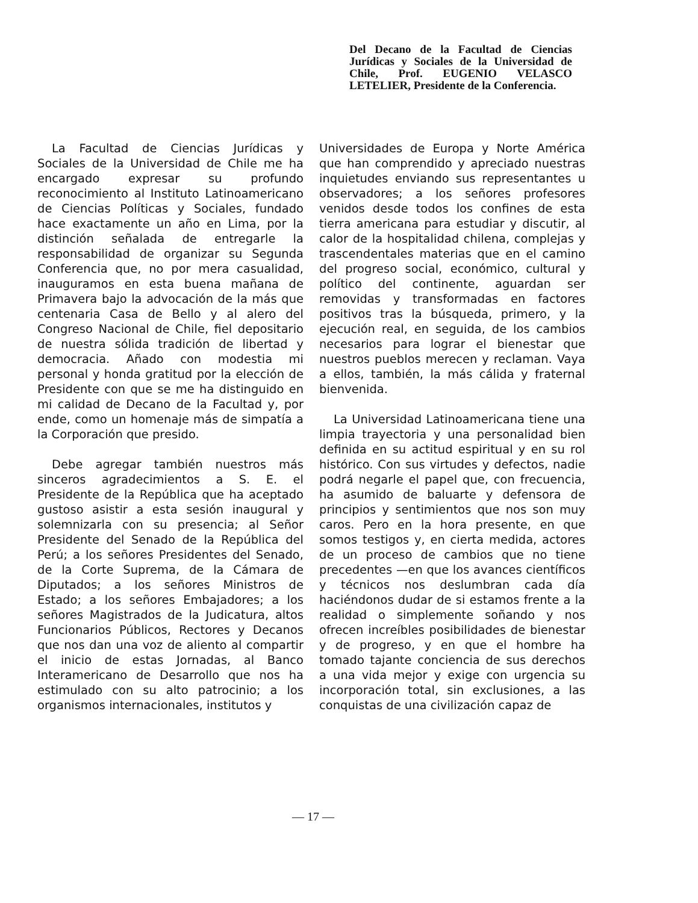Del Decano de la Facultad de Ciencias Jurídicas y Sociales de la Universidad de Chile, Prof. EUGENIO VELASCO LETELIER, Presidente de la Conferencia.
La Facultad de Ciencias Jurídicas y Sociales de la Universidad de Chile me ha encargado expresar su profundo reconocimiento al Instituto Latinoamericano de Ciencias Políticas y Sociales, fundado hace exactamente un año en Lima, por la distinción señalada de entregarle la responsabilidad de organizar su Segunda Conferencia que, no por mera casualidad, inauguramos en esta buena mañana de Primavera bajo la advocación de la más que centenaria Casa de Bello y al alero del Congreso Nacional de Chile, fiel depositario de nuestra sólida tradición de libertad y democracia. Añado con modestia mi personal y honda gratitud por la elección de Presidente con que se me ha distinguido en mi calidad de Decano de la Facultad y, por ende, como un homenaje más de simpatía a la Corporación que presido.
Debe agregar también nuestros más sinceros agradecimientos a S. E. el Presidente de la República que ha aceptado gustoso asistir a esta sesión inaugural y solemnizarla con su presencia; al Señor Presidente del Senado de la República del Perú; a los señores Presidentes del Senado, de la Corte Suprema, de la Cámara de Diputados; a los señores Ministros de Estado; a los señores Embajadores; a los señores Magistrados de la Judicatura, altos Funcionarios Públicos, Rectores y Decanos que nos dan una voz de aliento al compartir el inicio de estas Jornadas, al Banco Interamericano de Desarrollo que nos ha estimulado con su alto patrocinio; a los organismos internacionales, institutos y
Universidades de Europa y Norte América que han comprendido y apreciado nuestras inquietudes enviando sus representantes u observadores; a los señores profesores venidos desde todos los confines de esta tierra americana para estudiar y discutir, al calor de la hospitalidad chilena, complejas y trascendentales materias que en el camino del progreso social, económico, cultural y político del continente, aguardan ser removidas y transformadas en factores positivos tras la búsqueda, primero, y la ejecución real, en seguida, de los cambios necesarios para lograr el bienestar que nuestros pueblos merecen y reclaman. Vaya a ellos, también, la más cálida y fraternal bienvenida.
La Universidad Latinoamericana tiene una limpia trayectoria y una personalidad bien definida en su actitud espiritual y en su rol histórico. Con sus virtudes y defectos, nadie podrá negarle el papel que, con frecuencia, ha asumido de baluarte y defensora de principios y sentimientos que nos son muy caros. Pero en la hora presente, en que somos testigos y, en cierta medida, actores de un proceso de cambios que no tiene precedentes —en que los avances científicos y técnicos nos deslumbran cada día haciéndonos dudar de si estamos frente a la realidad o simplemente soñando y nos ofrecen increíbles posibilidades de bienestar y de progreso, y en que el hombre ha tomado tajante conciencia de sus derechos a una vida mejor y exige con urgencia su incorporación total, sin exclusiones, a las conquistas de una civilización capaz de
— 17 —